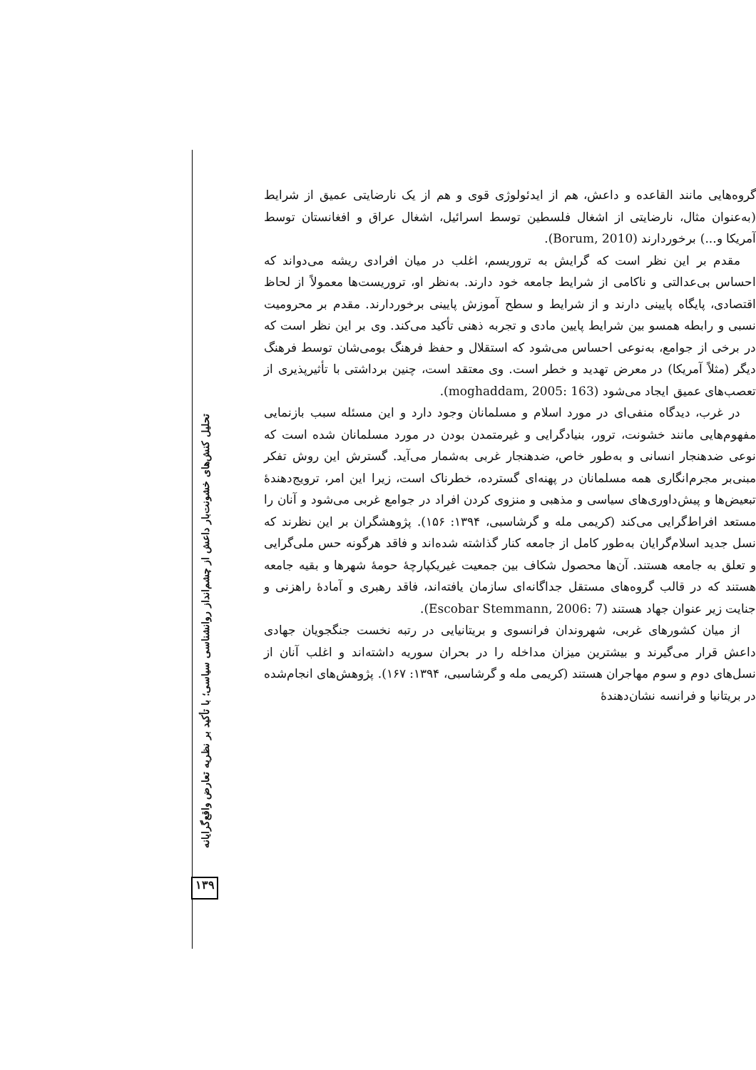گروه‌هایی مانند القاعده و داعش، هم از ایدئولوژی قوی و هم از یک نارضایتی عمیق از شرایط (به‌عنوان مثال، نارضایتی از اشغال فلسطین توسط اسرائیل، اشغال عراق و افغانستان توسط آمریکا و...) برخوردارند (Borum, 2010).
مقدم بر این نظر است که گرایش به تروریسم، اغلب در میان افرادی ریشه می‌دواند که احساس بی‌عدالتی و ناکامی از شرایط جامعه خود دارند. به‌نظر او، تروریست‌ها معمولاً از لحاظ اقتصادی، پایگاه پایینی دارند و از شرایط و سطح آموزش پایینی برخوردارند. مقدم بر محرومیت نسبی و رابطه همسو بین شرایط پایین مادی و تجربه ذهنی تأکید می‌کند. وی بر این نظر است که در برخی از جوامع، به‌نوعی احساس می‌شود که استقلال و حفظ فرهنگ بومی‌شان توسط فرهنگ دیگر (مثلاً آمریکا) در معرض تهدید و خطر است. وی معتقد است، چنین برداشتی با تأثیرپذیری از تعصب‌های عمیق ایجاد می‌شود (moghaddam, 2005: 163).
در غرب، دیدگاه منفی‌ای در مورد اسلام و مسلمانان وجود دارد و این مسئله سبب بازنمایی مفهوم‌هایی مانند خشونت، ترور، بنیادگرایی و غیرمتمدن بودن در مورد مسلمانان شده است که نوعی ضدهنجار انسانی و به‌طور خاص، ضدهنجار غربی به‌شمار می‌آید. گسترش این روش تفکر مبنی‌بر مجرم‌انگاری همه مسلمانان در پهنه‌ای گسترده، خطرناک است، زیرا این امر، ترویج‌دهندهٔ تبعیض‌ها و پیش‌داوری‌های سیاسی و مذهبی و منزوی کردن افراد در جوامع غربی می‌شود و آنان را مستعد افراط‌گرایی می‌کند (کریمی مله و گرشاسبی، ۱۳۹۴: ۱۵۶). پژوهشگران بر این نظرند که نسل جدید اسلام‌گرایان به‌طور کامل از جامعه کنار گذاشته شده‌اند و فاقد هرگونه حس ملی‌گرایی و تعلق به جامعه هستند. آن‌ها محصول شکاف بین جمعیت غیریکپارچهٔ حومهٔ شهرها و بقیه جامعه هستند که در قالب گروه‌های مستقل جداگانه‌ای سازمان یافته‌اند، فاقد رهبری و آمادهٔ راهزنی و جنایت زیر عنوان جهاد هستند (Escobar Stemmann, 2006: 7).
از میان کشورهای غربی، شهروندان فرانسوی و بریتانیایی در رتبه نخست جنگجویان جهادی داعش قرار می‌گیرند و بیشترین میزان مداخله را در بحران سوریه داشته‌اند و اغلب آنان از نسل‌های دوم و سوم مهاجران هستند (کریمی مله و گرشاسبی، ۱۳۹۴: ۱۶۷). پژوهش‌های انجام‌شده در بریتانیا و فرانسه نشان‌دهندهٔ
تحلیل کنش‌های خشونت‌بار داعش از چشم‌انداز روانشناسی سیاسی؛ با تأکید بر نظریه تعارض واقع‌گرایانه
۱۳۹